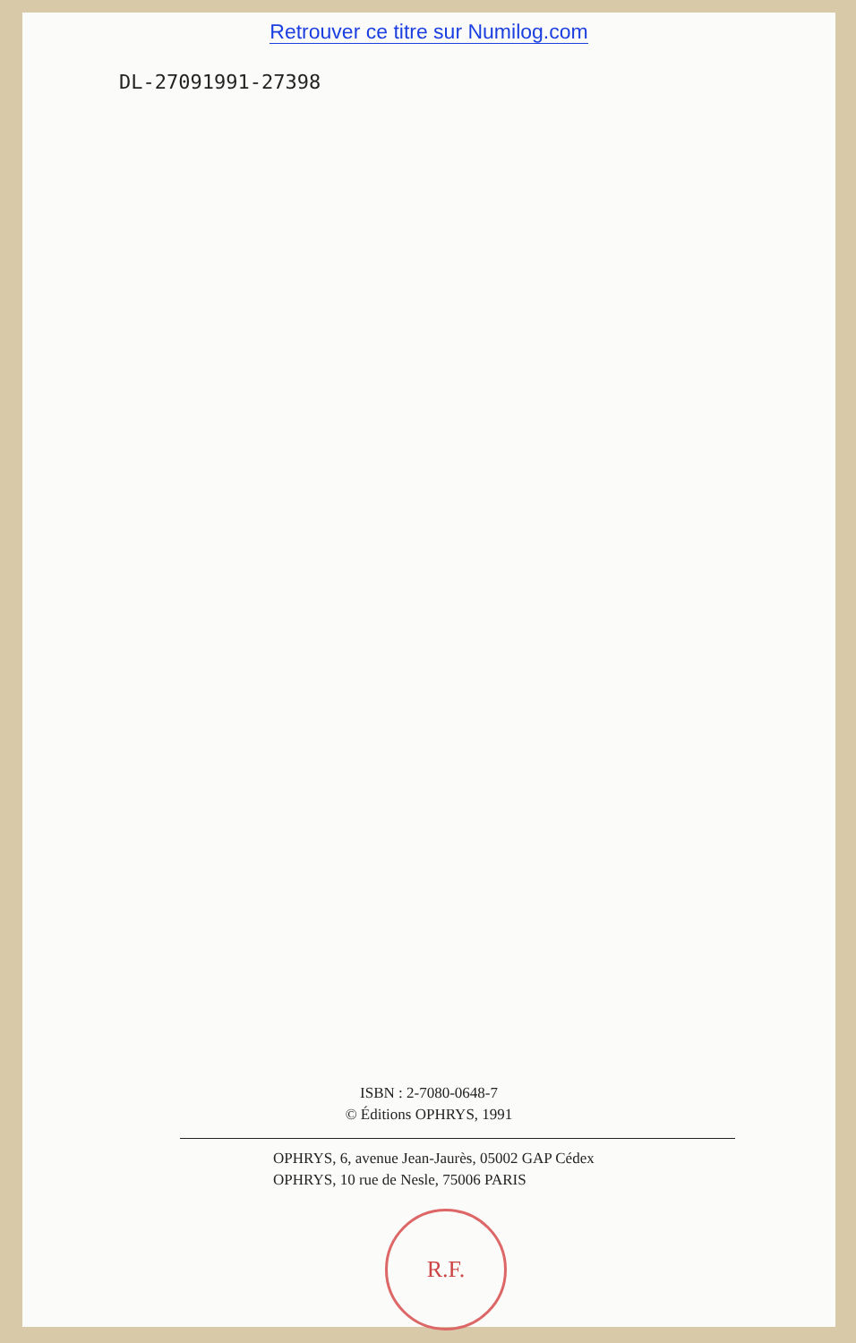Retrouver ce titre sur Numilog.com
DL-27091991-27398
ISBN : 2-7080-0648-7
© Éditions OPHRYS, 1991
OPHRYS, 6, avenue Jean-Jaurès, 05002 GAP Cédex
OPHRYS, 10 rue de Nesle, 75006 PARIS
R.F.